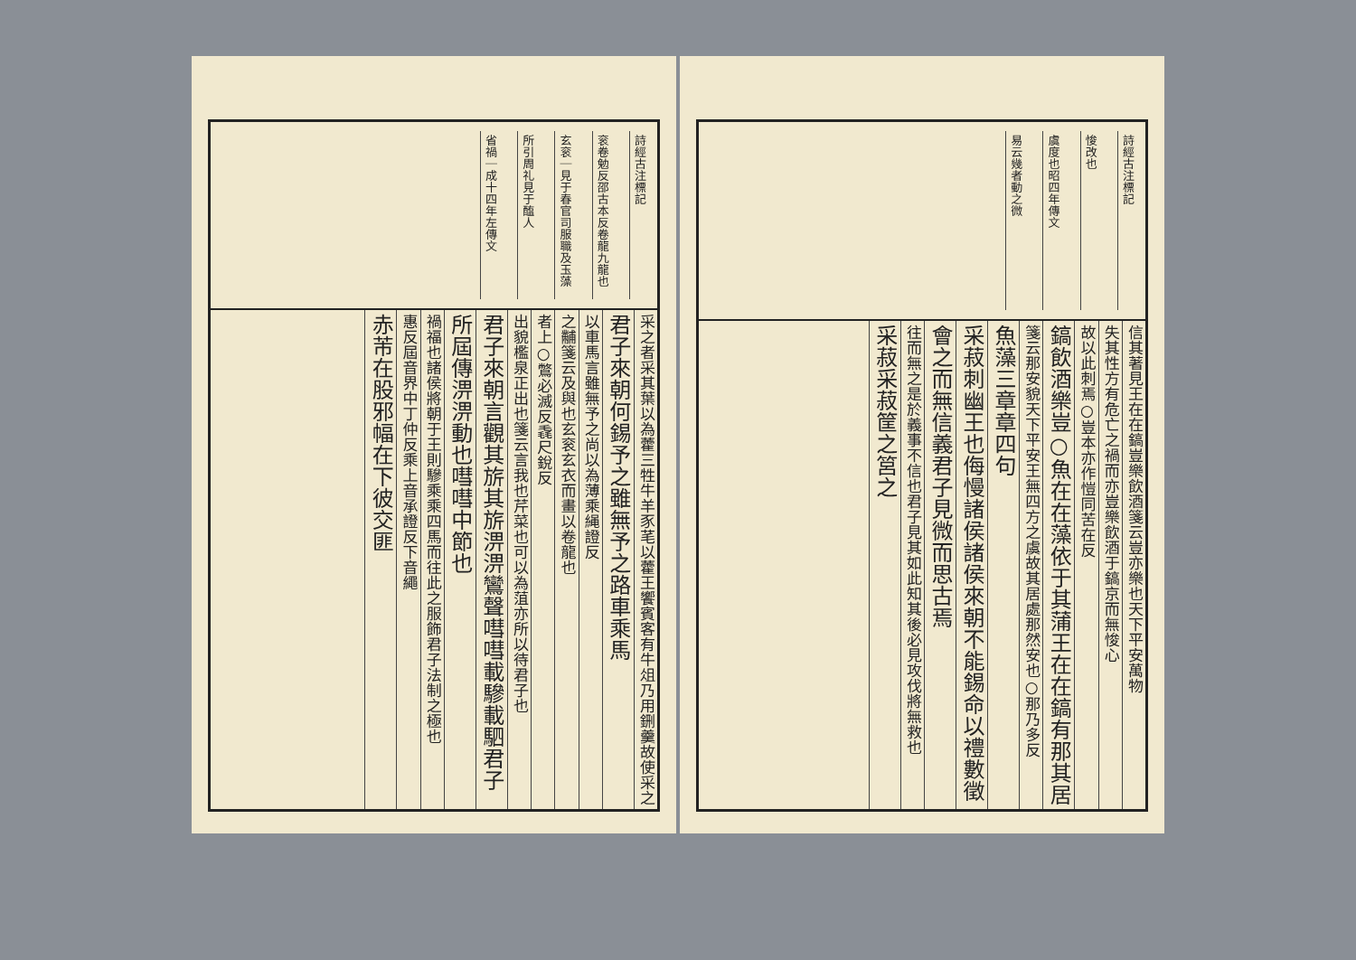詩經古注標記
衮卷勉反邵古本反卷龍九龍也
玄衮｜見于春官司服職及玉藻
所引周礼見于醢人
省禍｜成十四年左傳文
采之者采其葉以為藿三牲牛羊豕芼以藿王饗賓客有牛俎乃用鉶羹故使采之
君子來朝何錫予之雖無予之路車乘馬
以車馬言雖無予之尚以為薄乘䋲證反
之黼箋云及與也玄衮玄衣而畫以卷龍也
者上○鷩必滅反毳尺銳反
出貌檻泉正出也箋云言我也芹菜也可以為菹亦所以待君子也
君子來朝言觀其旂其旂淠淠鸞聲嘒嘒載驂載駟君子
所屆傳淠淠動也嘒嘒中節也
禍福也諸侯將朝于王則驂乘乘四馬而往此之服飾君子法制之極也
惠反屆音界中丁仲反乘上音承證反下音繩
赤芾在股邪幅在下彼交匪
詩經古注標記
悛改也
虞度也昭四年傳文
易云幾者動之微
信其著見王在在鎬豈樂飲酒箋云豈亦樂也天下平安萬物
失其性方有危亡之禍而亦豈樂飲酒于鎬京而無悛心
故以此刺焉○豈本亦作愷同苦在反
鎬飲酒樂豈○魚在在藻依于其蒲王在在鎬有那其居
箋云那安貌天下平安王無四方之虞故其居處那然安也○那乃多反
魚藻三章章四句
采菽刺幽王也侮慢諸侯諸侯來朝不能錫命以禮數徵
會之而無信義君子見微而思古焉
往而無之是於義事不信也君子見其如此知其後必見攻伐將無救也
采菽采菽筐之筥之